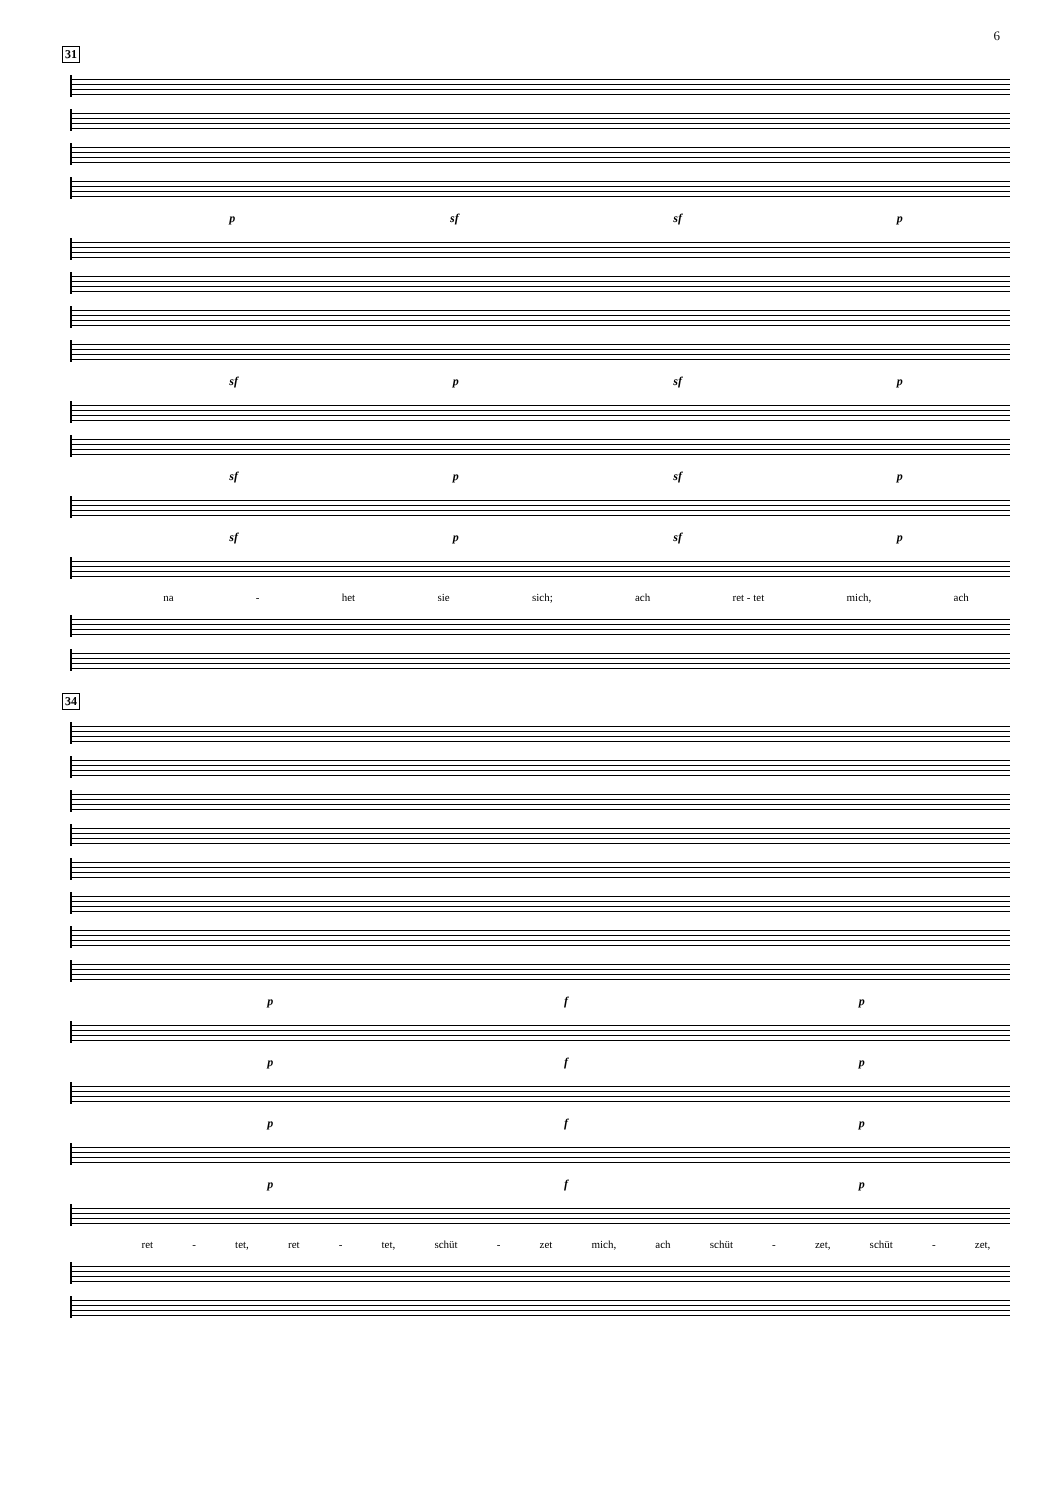6
31
p sf sf p
sf p sf p
sf p sf p
sf p sf p
na - het sie sich; ach ret - tet mich, ach
34
p f p
p f p
p f p
p f p
ret - tet, ret - tet, schüt - zet mich, ach schüt - zet, schüt - zet,